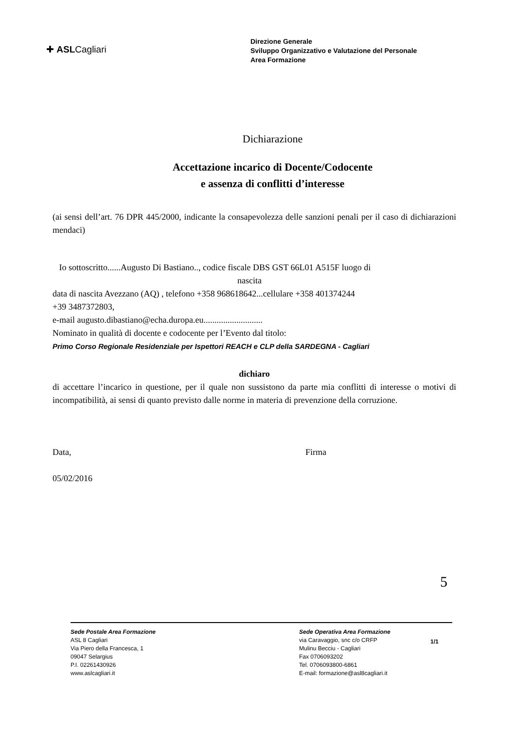✚ ASLCagliari
Direzione Generale
Sviluppo Organizzativo e Valutazione del Personale
Area Formazione
Dichiarazione
Accettazione incarico di Docente/Codocente
e assenza di conflitti d’interesse
(ai sensi dell’art. 76 DPR 445/2000, indicante la consapevolezza delle sanzioni penali per il caso di dichiarazioni mendaci)
Io sottoscritto......Augusto Di Bastiano.., codice fiscale DBS GST 66L01 A515F luogo di
nascita
data di nascita Avezzano (AQ) , telefono +358 968618642...cellulare +358 401374244
+39 3487372803,
e-mail augusto.dibastiano@echa.duropa.eu...........................
Nominato in qualità di docente e codocente per l’Evento dal titolo:
Primo Corso Regionale Residenziale per Ispettori REACH e CLP della SARDEGNA - Cagliari
dichiaro
di accettare l’incarico in questione, per il quale non sussistono da parte mia conflitti di interesse o motivi di incompatibilità, ai sensi di quanto previsto dalle norme in materia di prevenzione della corruzione.
Data,
05/02/2016
Firma
5
Sede Postale Area Formazione
ASL 8 Cagliari
Via Piero della Francesca, 1
09047 Selargius
P.I. 02261430926
www.aslcagliari.it
Sede Operativa Area Formazione
via Caravaggio, snc c/o CRFP
Mulinu Becciu - Cagliari
Fax 0706093202
Tel. 0706093800-6861
E-mail: formazione@asl8cagliari.it
1/1